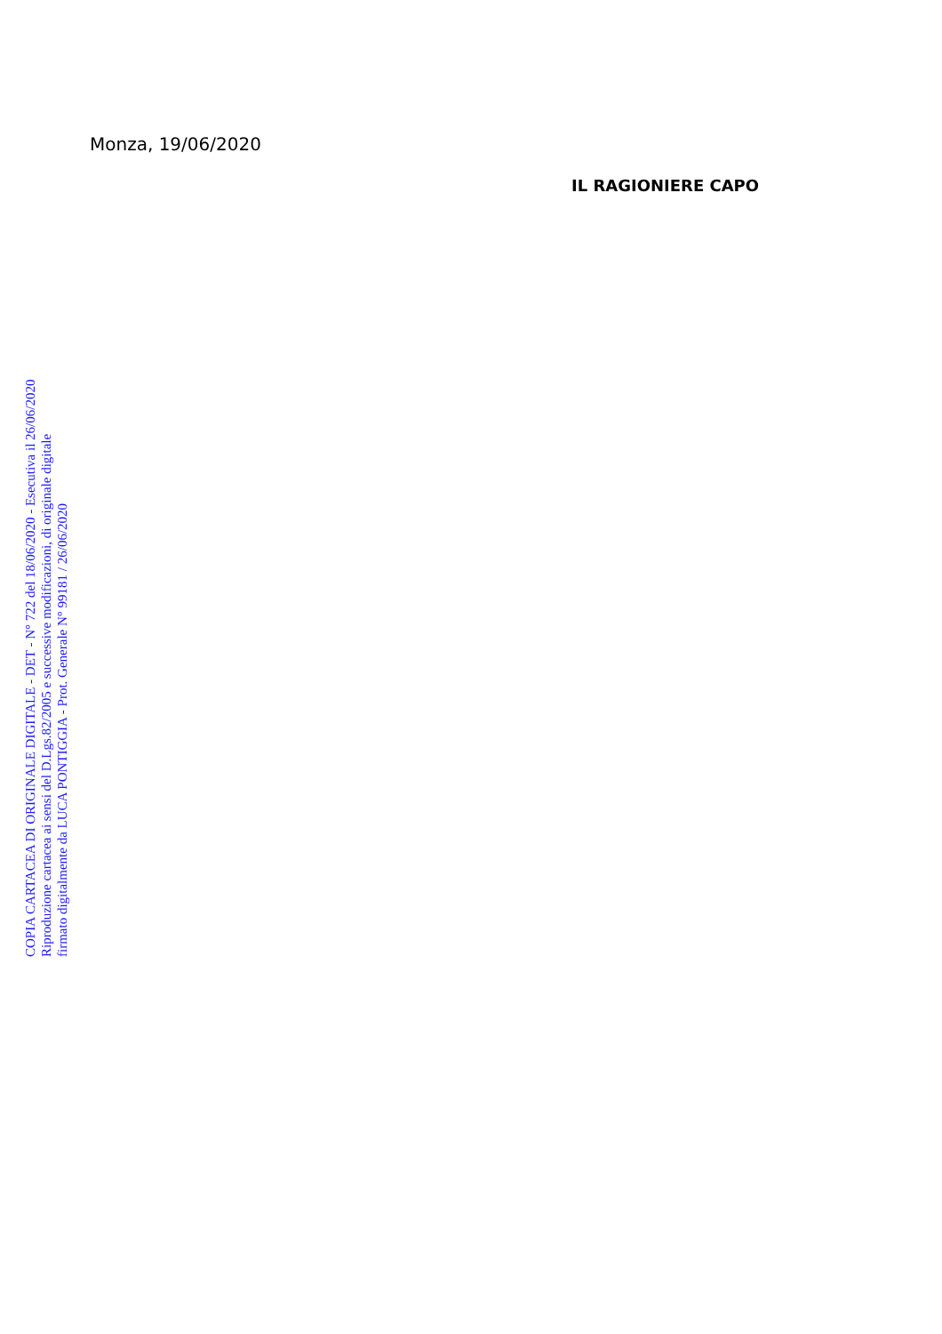COPIA CARTACEA DI ORIGINALE DIGITALE - DET - N° 722 del 18/06/2020 - Esecutiva il 26/06/2020
Riproduzione cartacea ai sensi del D.Lgs.82/2005 e successive modificazioni, di originale digitale
firmato digitalmente da LUCA PONTIGGIA - Prot. Generale N° 99181 / 26/06/2020
Monza, 19/06/2020
IL RAGIONIERE CAPO